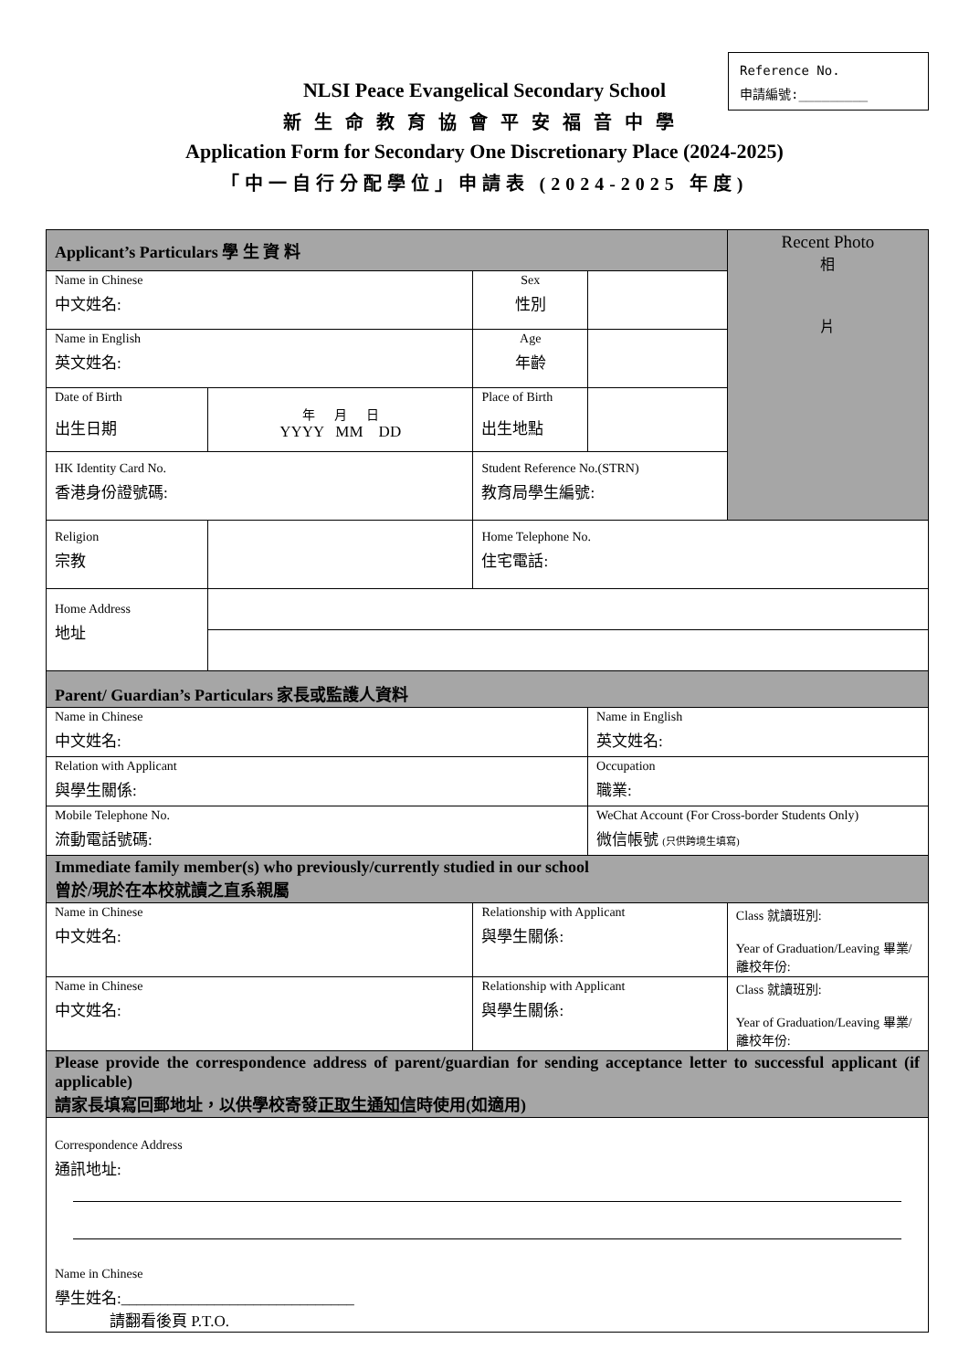Reference No.
申請編號:_________
NLSI Peace Evangelical Secondary School
新生命教育協會平安福音中學
Application Form for Secondary One Discretionary Place (2024-2025)
「中一自行分配學位」申請表 (2024-2025 年度)
| Applicant’s Particulars 學 生 資 料 | | | | Recent Photo 相 片 |
| Name in Chinese 中文姓名: | | Sex 性別 | | |
| Name in English 英文姓名: | | Age 年齡 | | |
| Date of Birth 出生日期 | 年 月 日 YYYY MM DD | Place of Birth 出生地點 | | |
| HK Identity Card No. 香港身份證號碼: | | Student Reference No.(STRN) 教育局學生編號: | | |
| Religion 宗教 | | Home Telephone No. 住宅電話: | | |
| Home Address 地址 | | | | |
| Parent/ Guardian’s Particulars 家長或監護人資料 | | | | |
| Name in Chinese 中文姓名: | | | Name in English 英文姓名: | |
| Relation with Applicant 與學生關係: | | | Occupation 職業: | |
| Mobile Telephone No. 流動電話號碼: | | | WeChat Account (For Cross-border Students Only) 微信帳號 (只供跨境生填寫) | |
| Immediate family member(s) who previously/currently studied in our school 曾於/現於在本校就讀之直系親屬 | | | | |
| Name in Chinese 中文姓名: | | Relationship with Applicant 與學生關係: | | Class 就讀班別: Year of Graduation/Leaving 畢業/離校年份: |
| Name in Chinese 中文姓名: | | Relationship with Applicant 與學生關係: | | Class 就讀班別: Year of Graduation/Leaving 畢業/離校年份: |
| Please provide the correspondence address of parent/guardian for sending acceptance letter to successful applicant (if applicable) 請家長填寫回郵地址，以供學校寄發 正取生通知信 時使用(如適用) | | | | |
| Correspondence Address 通訊地址: Name in Chinese 學生姓名:______________________________ | | | | |
請翻看後頁 P.T.O.